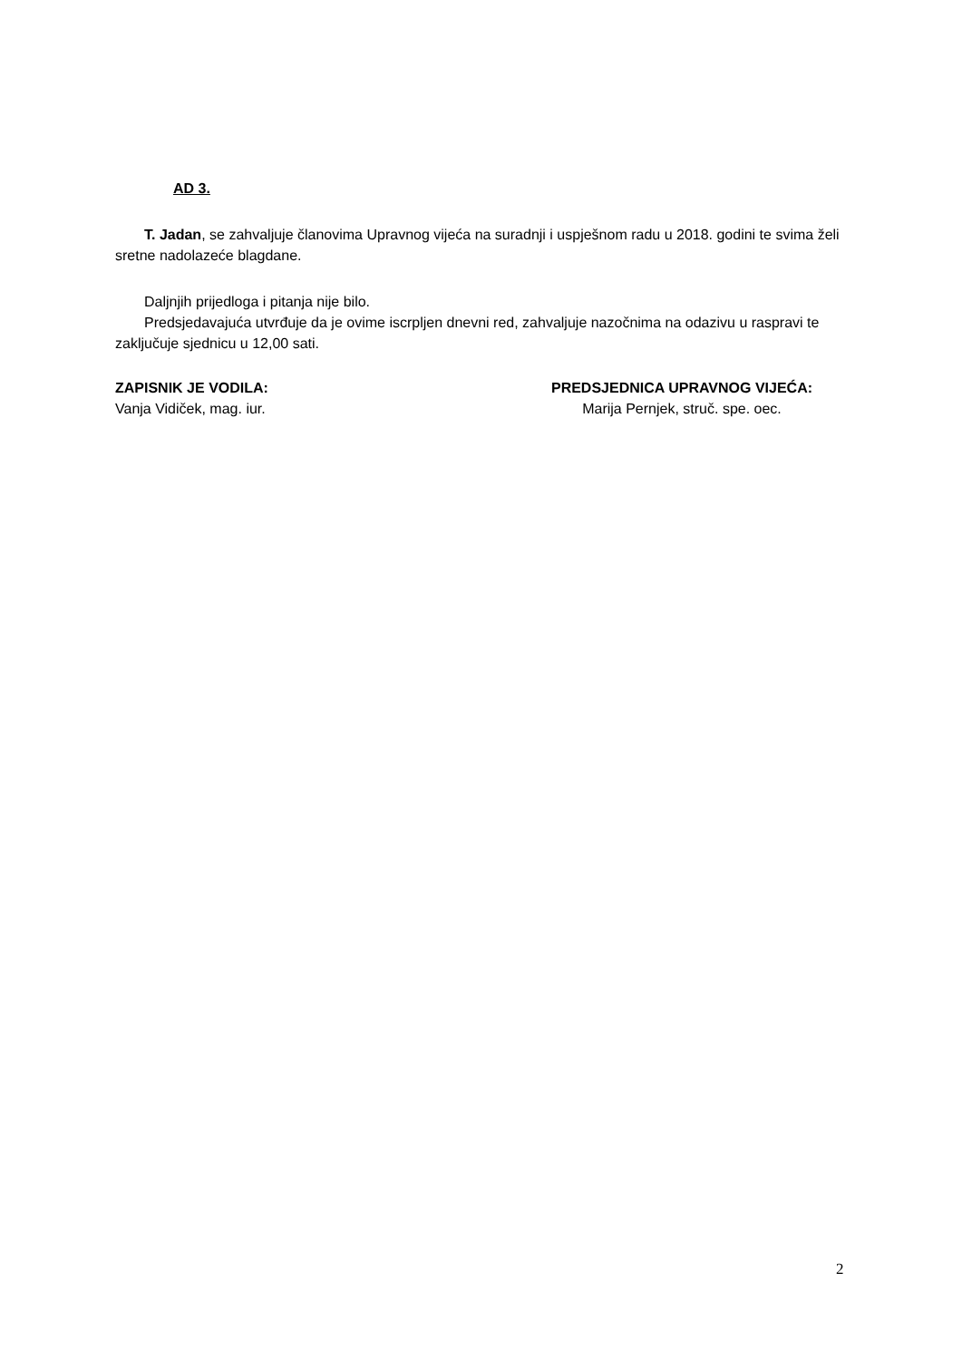AD 3.
T. Jadan, se zahvaljuje članovima Upravnog vijeća na suradnji i uspješnom radu u 2018. godini te svima želi sretne nadolazeće blagdane.
Daljnjih prijedloga i pitanja nije bilo.
Predsjedavajuća utvrđuje da je ovime iscrpljen dnevni red, zahvaljuje nazočnima na odazivu u raspravi te zaključuje sjednicu u 12,00 sati.
ZAPISNIK JE VODILA:
Vanja Vidiček, mag. iur.
PREDSJEDNICA UPRAVNOG VIJEĆA:
Marija Pernjek, struč. spe. oec.
2